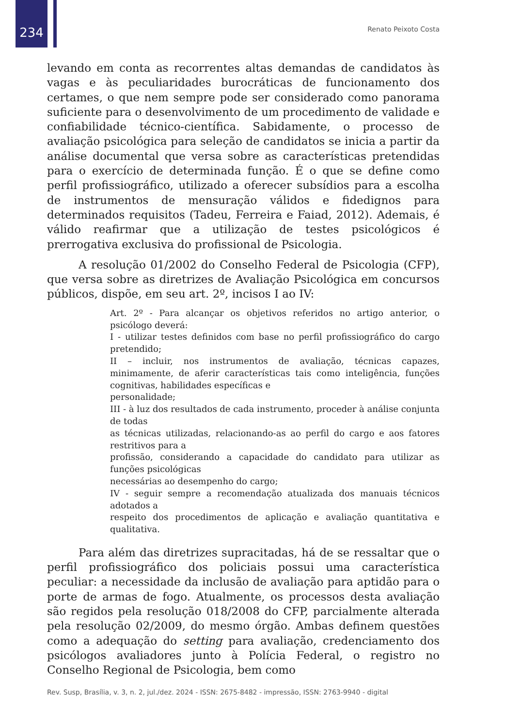234 Renato Peixoto Costa
levando em conta as recorrentes altas demandas de candidatos às vagas e às peculiaridades burocráticas de funcionamento dos certames, o que nem sempre pode ser considerado como panorama suficiente para o desenvolvimento de um procedimento de validade e confiabilidade técnico-científica. Sabidamente, o processo de avaliação psicológica para seleção de candidatos se inicia a partir da análise documental que versa sobre as características pretendidas para o exercício de determinada função. É o que se define como perfil profissiográfico, utilizado a oferecer subsídios para a escolha de instrumentos de mensuração válidos e fidedignos para determinados requisitos (Tadeu, Ferreira e Faiad, 2012). Ademais, é válido reafirmar que a utilização de testes psicológicos é prerrogativa exclusiva do profissional de Psicologia.
A resolução 01/2002 do Conselho Federal de Psicologia (CFP), que versa sobre as diretrizes de Avaliação Psicológica em concursos públicos, dispõe, em seu art. 2º, incisos I ao IV:
Art. 2º - Para alcançar os objetivos referidos no artigo anterior, o psicólogo deverá:
I - utilizar testes definidos com base no perfil profissiográfico do cargo pretendido;
II – incluir, nos instrumentos de avaliação, técnicas capazes, minimamente, de aferir características tais como inteligência, funções cognitivas, habilidades específicas e
personalidade;
III - à luz dos resultados de cada instrumento, proceder à análise conjunta de todas
as técnicas utilizadas, relacionando-as ao perfil do cargo e aos fatores restritivos para a
profissão, considerando a capacidade do candidato para utilizar as funções psicológicas
necessárias ao desempenho do cargo;
IV - seguir sempre a recomendação atualizada dos manuais técnicos adotados a
respeito dos procedimentos de aplicação e avaliação quantitativa e qualitativa.
Para além das diretrizes supracitadas, há de se ressaltar que o perfil profissiográfico dos policiais possui uma característica peculiar: a necessidade da inclusão de avaliação para aptidão para o porte de armas de fogo. Atualmente, os processos desta avaliação são regidos pela resolução 018/2008 do CFP, parcialmente alterada pela resolução 02/2009, do mesmo órgão. Ambas definem questões como a adequação do setting para avaliação, credenciamento dos psicólogos avaliadores junto à Polícia Federal, o registro no Conselho Regional de Psicologia, bem como
Rev. Susp, Brasília, v. 3, n. 2, jul./dez. 2024 - ISSN: 2675-8482 - impressão, ISSN: 2763-9940 - digital